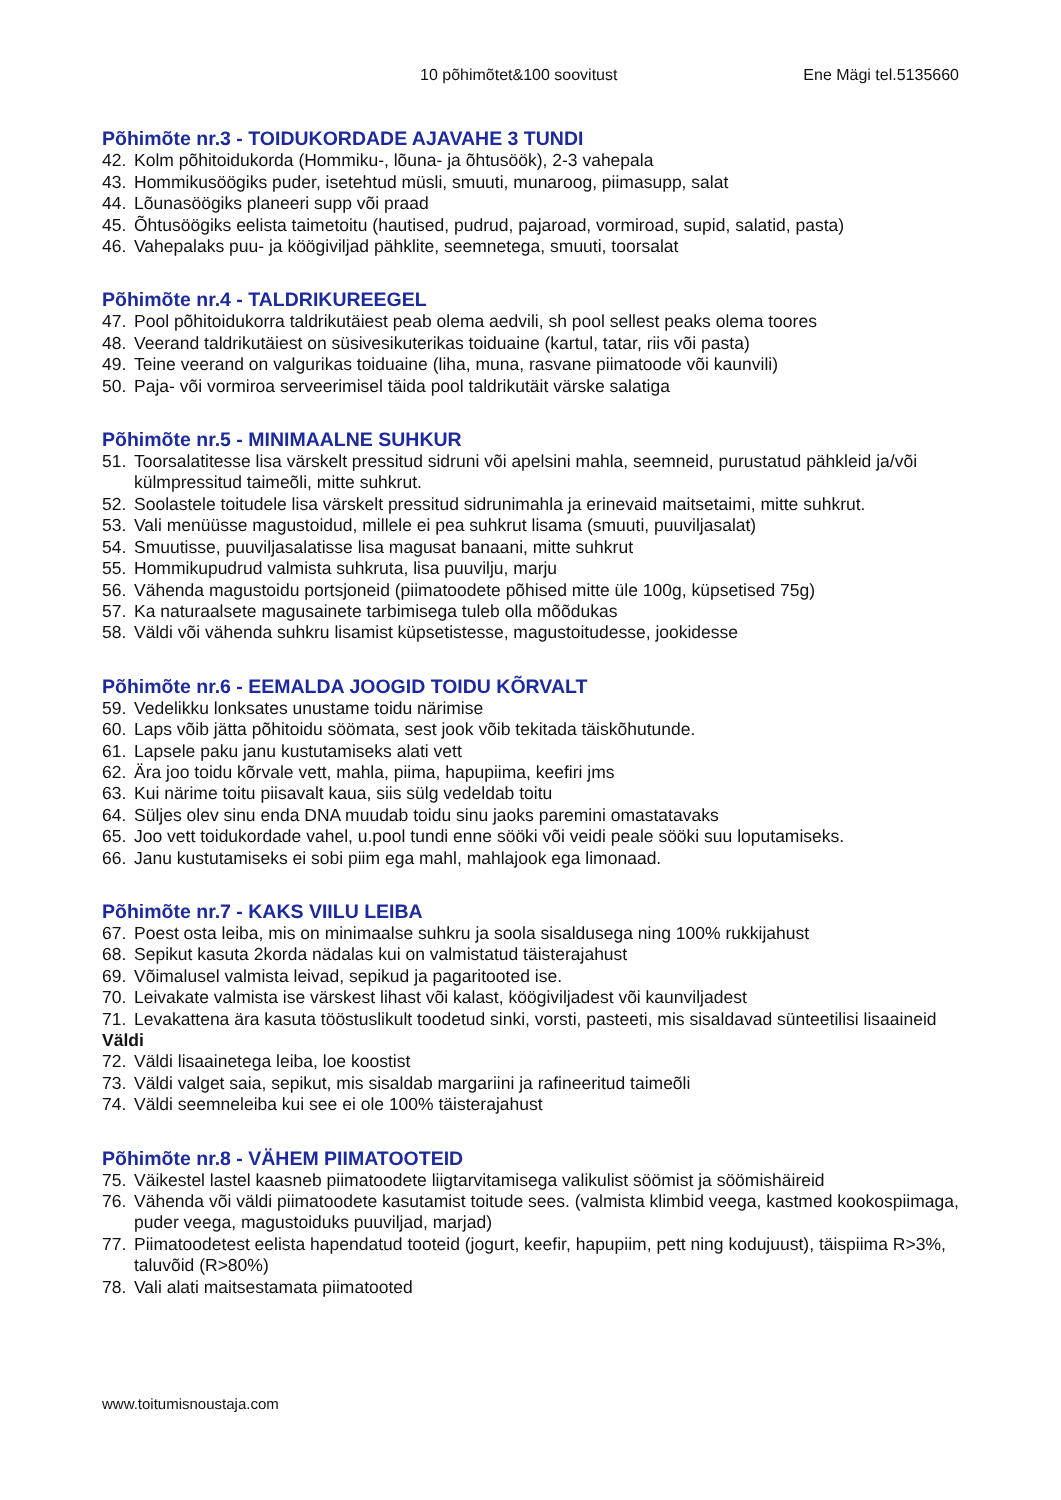10 põhimõtet&100 soovitust Ene Mägi tel.5135660
Põhimõte nr.3 - TOIDUKORDADE AJAVAHE 3 TUNDI
42. Kolm põhitoidukorda (Hommiku-, lõuna- ja õhtusöök), 2-3 vahepala
43. Hommikusöögiks puder, isetehtud müsli, smuuti, munaroog, piimasupp, salat
44. Lõunasöögiks planeeri supp või praad
45. Õhtusöögiks eelista taimetoitu (hautised, pudrud, pajaroad, vormiroad, supid, salatid, pasta)
46. Vahepalaks puu- ja köögiviljad pähklite, seemnetega, smuuti, toorsalat
Põhimõte nr.4 - TALDRIKUREEGEL
47. Pool põhitoidukorra taldrikutäiest peab olema aedvili, sh pool sellest peaks olema toores
48. Veerand taldrikutäiest on süsivesikuterikas toiduaine (kartul, tatar, riis või pasta)
49. Teine veerand on valgurikas toiduaine (liha, muna, rasvane piimatoode või kaunvili)
50. Paja- või vormiroa serveerimisel täida pool taldrikutäit värske salatiga
Põhimõte nr.5 - MINIMAALNE SUHKUR
51. Toorsalatitesse lisa värskelt pressitud sidruni või apelsini mahla, seemneid, purustatud pähkleid ja/või külmpressitud taimeõli, mitte suhkrut.
52. Soolastele toitudele lisa värskelt pressitud sidrunimahla ja erinevaid maitsetaimi, mitte suhkrut.
53. Vali menüüsse magustoidud, millele ei pea suhkrut lisama (smuuti, puuviljasalat)
54. Smuutisse, puuviljasalatisse lisa magusat banaani, mitte suhkrut
55. Hommikupudrud valmista suhkruta, lisa puuvilju, marju
56. Vähenda magustoidu portsjoneid (piimatoodete põhised mitte üle 100g, küpsetised 75g)
57. Ka naturaalsete magusainete tarbimisega tuleb olla mõõdukas
58. Väldi või vähenda suhkru lisamist küpsetistesse, magustoitudesse, jookidesse
Põhimõte nr.6 - EEMALDA JOOGID TOIDU KÕRVALT
59. Vedelikku lonksates unustame toidu närimise
60. Laps võib jätta põhitoidu söömata, sest jook võib tekitada täiskõhutunde.
61. Lapsele paku janu kustutamiseks alati vett
62. Ära joo toidu kõrvale vett, mahla, piima, hapupiima, keefiri jms
63. Kui närime toitu piisavalt kaua, siis sülg vedeldab toitu
64. Süljes olev sinu enda DNA muudab toidu sinu jaoks paremini omastatavaks
65. Joo vett toidukordade vahel, u.pool tundi enne sööki või veidi peale sööki suu loputamiseks.
66. Janu kustutamiseks ei sobi piim ega mahl, mahlajook ega limonaad.
Põhimõte nr.7 - KAKS VIILU LEIBA
67. Poest osta leiba, mis on minimaalse suhkru ja soola sisaldusega ning 100% rukkijahust
68. Sepikut kasuta 2korda nädalas kui on valmistatud täisterajahust
69. Võimalusel valmista leivad, sepikud ja pagaritooted ise.
70. Leivakate valmista ise värskest lihast või kalast, köögiviljadest või kaunviljadest
71. Levakattena ära kasuta tööstuslikult toodetud sinki, vorsti, pasteeti, mis sisaldavad sünteetilisi lisaaineid
Väldi
72. Väldi lisaainetega leiba, loe koostist
73. Väldi valget saia, sepikut, mis sisaldab margariini ja rafineeritud taimeõli
74. Väldi seemneleiba kui see ei ole 100% täisterajahust
Põhimõte nr.8 - VÄHEM PIIMATOOTEID
75. Väikestel lastel kaasneb piimatoodete liigtarvitamisega valikulist söömist ja söömishäireid
76. Vähenda või väldi piimatoodete kasutamist toitude sees. (valmista klimbid veega, kastmed kookospiimaga, puder veega, magustoiduks puuviljad, marjad)
77. Piimatoodetest eelista hapendatud tooteid (jogurt, keefir, hapupiim, pett ning kodujuust), täispiima R>3%, taluvõid (R>80%)
78. Vali alati maitsestamata piimatooted
www.toitumisnoustaja.com